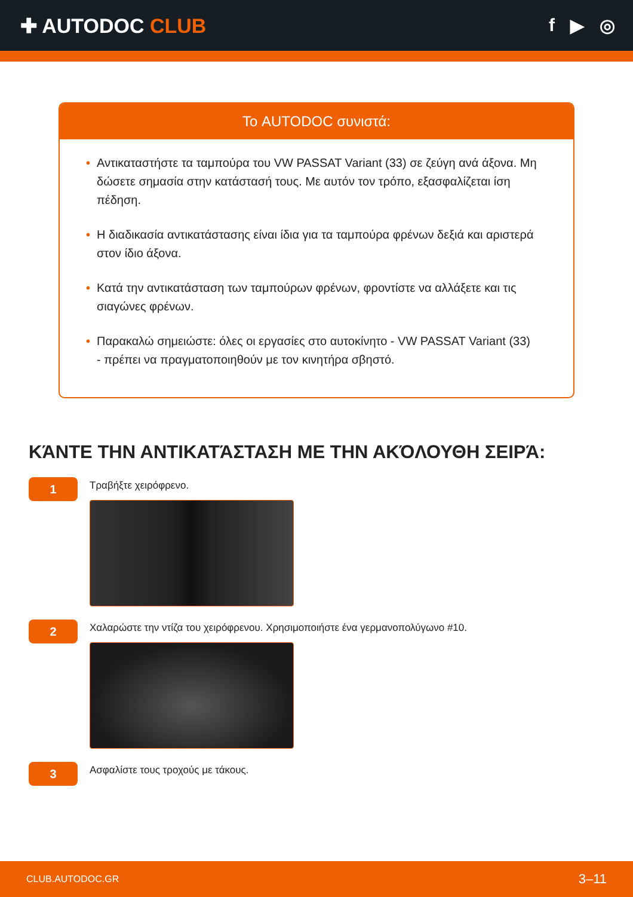✚ AUTODOC CLUB f ▶ ◎
Το AUTODOC συνιστά:
• Αντικαταστήστε τα ταμπούρα του VW PASSAT Variant (33) σε ζεύγη ανά άξονα. Μη δώσετε σημασία στην κατάστασή τους. Με αυτόν τον τρόπο, εξασφαλίζεται ίση πέδηση.
• Η διαδικασία αντικατάστασης είναι ίδια για τα ταμπούρα φρένων δεξιά και αριστερά στον ίδιο άξονα.
• Κατά την αντικατάσταση των ταμπούρων φρένων, φροντίστε να αλλάξετε και τις σιαγώνες φρένων.
• Παρακαλώ σημειώστε: όλες οι εργασίες στο αυτοκίνητο - VW PASSAT Variant (33) - πρέπει να πραγματοποιηθούν με τον κινητήρα σβηστό.
ΚΆΝΤΕ ΤΗΝ ΑΝΤΙΚΑΤΆΣΤΑΣΗ ΜΕ ΤΗΝ ΑΚΌΛΟΥΘΗ ΣΕΙΡΆ:
1
Τραβήξτε χειρόφρενο.
2
Χαλαρώστε την ντίζα του χειρόφρενου. Χρησιμοποιήστε ένα γερμανοπολύγωνο #10.
3
Ασφαλίστε τους τροχούς με τάκους.
CLUB.AUTODOC.GR 3–11